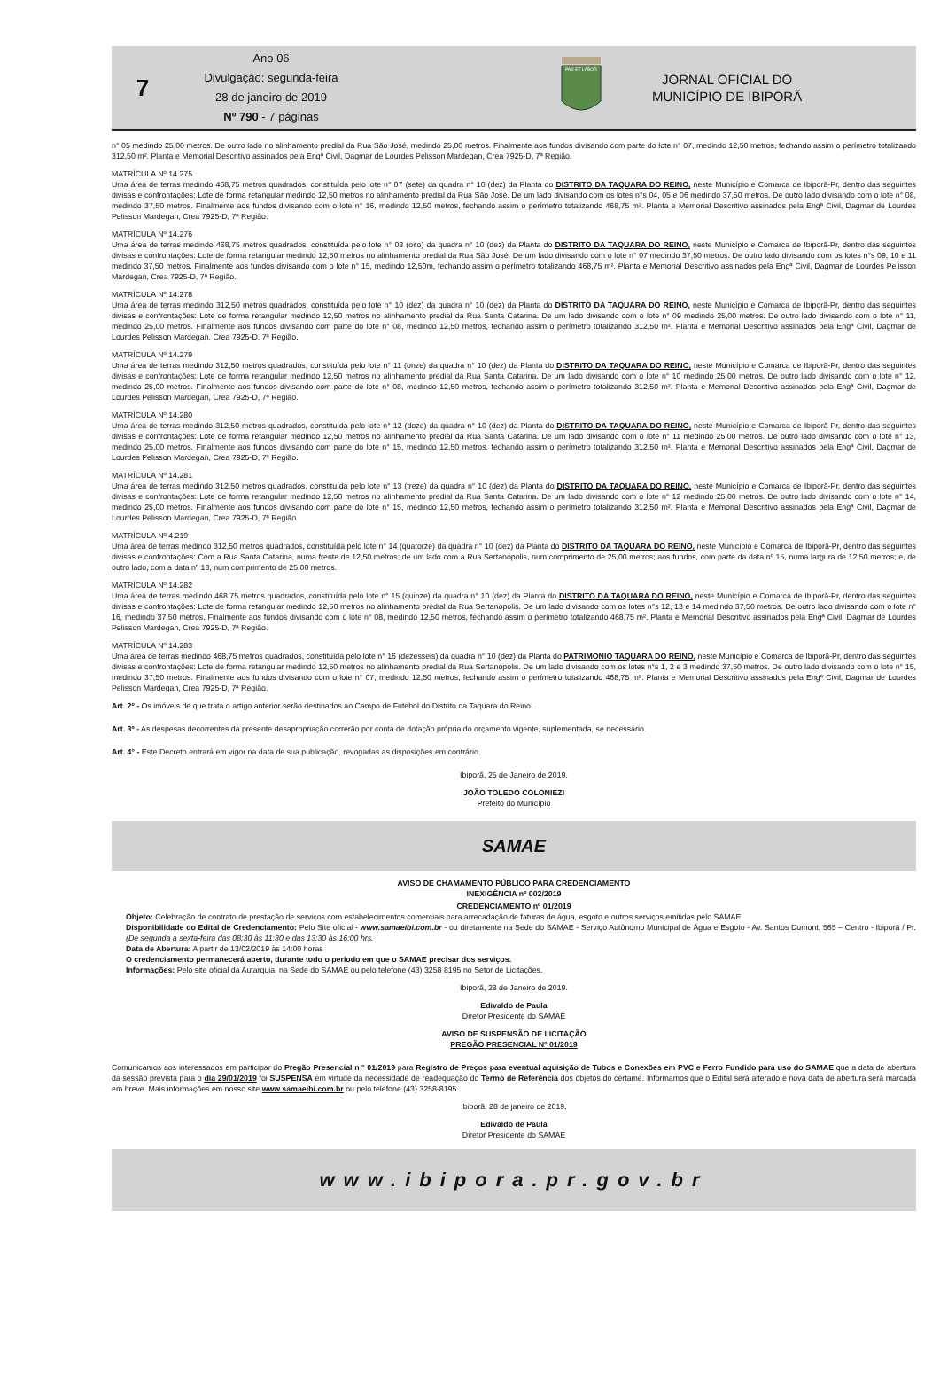7
Ano 06
Divulgação: segunda-feira
28 de janeiro de 2019
Nº 790 - 7 páginas
PAX ET LABOR
JORNAL OFICIAL DO
MUNICÍPIO DE IBIPORÃ
n° 05 medindo 25,00 metros. De outro lado no alinhamento predial da Rua São José, medindo 25,00 metros. Finalmente aos fundos divisando com parte do lote n° 07, medindo 12,50 metros, fechando assim o perímetro totalizando 312,50 m². Planta e Memorial Descritivo assinados pela Engª Civil, Dagmar de Lourdes Pelisson Mardegan, Crea 7925-D, 7ª Região.
MATRÍCULA Nº 14.275
Uma área de terras medindo 468,75 metros quadrados, constituída pelo lote n° 07 (sete) da quadra n° 10 (dez) da Planta do DISTRITO DA TAQUARA DO REINO, neste Município e Comarca de Ibiporã-Pr, dentro das seguintes divisas e confrontações: Lote de forma retangular medindo 12,50 metros no alinhamento predial da Rua São José. De um lado divisando com os lotes n°s 04, 05 e 06 medindo 37,50 metros. De outro lado divisando com o lote n° 08, medindo 37,50 metros. Finalmente aos fundos divisando com o lote n° 16, medindo 12,50 metros, fechando assim o perímetro totalizando 468,75 m². Planta e Memorial Descritivo assinados pela Engª Civil, Dagmar de Lourdes Pelisson Mardegan, Crea 7925-D, 7ª Região.
MATRÍCULA Nº 14.276
Uma área de terras medindo 468,75 metros quadrados, constituída pelo lote n° 08 (oito) da quadra n° 10 (dez) da Planta do DISTRITO DA TAQUARA DO REINO, neste Município e Comarca de Ibiporã-Pr, dentro das seguintes divisas e confrontações: Lote de forma retangular medindo 12,50 metros no alinhamento predial da Rua São José. De um lado divisando com o lote n° 07 medindo 37,50 metros. De outro lado divisando com os lotes n°s 09, 10 e 11 medindo 37,50 metros. Finalmente aos fundos divisando com o lote n° 15, medindo 12,50m, fechando assim o perímetro totalizando 468,75 m². Planta e Memorial Descritivo assinados pela Engª Civil, Dagmar de Lourdes Pelisson Mardegan, Crea 7925-D, 7ª Região.
MATRÍCULA Nº 14.278
Uma área de terras medindo 312,50 metros quadrados, constituída pelo lote n° 10 (dez) da quadra n° 10 (dez) da Planta do DISTRITO DA TAQUARA DO REINO, neste Município e Comarca de Ibiporã-Pr, dentro das seguintes divisas e confrontações: Lote de forma retangular medindo 12,50 metros no alinhamento predial da Rua Santa Catarina. De um lado divisando com o lote n° 09 medindo 25,00 metros. De outro lado divisando com o lote n° 11, medindo 25,00 metros. Finalmente aos fundos divisando com parte do lote n° 08, medindo 12,50 metros, fechando assim o perímetro totalizando 312,50 m². Planta e Memorial Descritivo assinados pela Engª Civil, Dagmar de Lourdes Pelisson Mardegan, Crea 7925-D, 7ª Região.
MATRÍCULA Nº 14.279
Uma área de terras medindo 312,50 metros quadrados, constituída pelo lote n° 11 (onze) da quadra n° 10 (dez) da Planta do DISTRITO DA TAQUARA DO REINO, neste Município e Comarca de Ibiporã-Pr, dentro das seguintes divisas e confrontações: Lote de forma retangular medindo 12,50 metros no alinhamento predial da Rua Santa Catarina. De um lado divisando com o lote n° 10 medindo 25,00 metros. De outro lado divisando com o lote n° 12, medindo 25,00 metros. Finalmente aos fundos divisando com parte do lote n° 08, medindo 12,50 metros, fechando assim o perímetro totalizando 312,50 m². Planta e Memorial Descritivo assinados pela Engª Civil, Dagmar de Lourdes Pelisson Mardegan, Crea 7925-D, 7ª Região.
MATRÍCULA Nº 14.280
Uma área de terras medindo 312,50 metros quadrados, constituída pelo lote n° 12 (doze) da quadra n° 10 (dez) da Planta do DISTRITO DA TAQUARA DO REINO, neste Município e Comarca de Ibiporã-Pr, dentro das seguintes divisas e confrontações: Lote de forma retangular medindo 12,50 metros no alinhamento predial da Rua Santa Catarina. De um lado divisando com o lote n° 11 medindo 25,00 metros. De outro lado divisando com o lote n° 13, medindo 25,00 metros. Finalmente aos fundos divisando com parte do lote n° 15, medindo 12,50 metros, fechando assim o perímetro totalizando 312,50 m². Planta e Memorial Descritivo assinados pela Engª Civil, Dagmar de Lourdes Pelisson Mardegan, Crea 7925-D, 7ª Região.
MATRÍCULA Nº 14.281
Uma área de terras medindo 312,50 metros quadrados, constituída pelo lote n° 13 (treze) da quadra n° 10 (dez) da Planta do DISTRITO DA TAQUARA DO REINO, neste Município e Comarca de Ibiporã-Pr, dentro das seguintes divisas e confrontações: Lote de forma retangular medindo 12,50 metros no alinhamento predial da Rua Santa Catarina. De um lado divisando com o lote n° 12 medindo 25,00 metros. De outro lado divisando com o lote n° 14, medindo 25,00 metros. Finalmente aos fundos divisando com parte do lote n° 15, medindo 12,50 metros, fechando assim o perímetro totalizando 312,50 m². Planta e Memorial Descritivo assinados pela Engª Civil, Dagmar de Lourdes Pelisson Mardegan, Crea 7925-D, 7ª Região.
MATRÍCULA Nº 4.219
Uma área de terras medindo 312,50 metros quadrados, constituída pelo lote n° 14 (quatorze) da quadra n° 10 (dez) da Planta do DISTRITO DA TAQUARA DO REINO, neste Município e Comarca de Ibiporã-Pr, dentro das seguintes divisas e confrontações: Com a Rua Santa Catarina, numa frente de 12,50 metros; de um lado com a Rua Sertanópolis, num comprimento de 25,00 metros; aos fundos, com parte da data nº 15, numa largura de 12,50 metros; e, de outro lado, com a data nº 13, num comprimento de 25,00 metros.
MATRÍCULA Nº 14.282
Uma área de terras medindo 468,75 metros quadrados, constituída pelo lote n° 15 (quinze) da quadra n° 10 (dez) da Planta do DISTRITO DA TAQUARA DO REINO, neste Município e Comarca de Ibiporã-Pr, dentro das seguintes divisas e confrontações: Lote de forma retangular medindo 12,50 metros no alinhamento predial da Rua Sertanópolis. De um lado divisando com os lotes n°s 12, 13 e 14 medindo 37,50 metros. De outro lado divisando com o lote n° 16, medindo 37,50 metros. Finalmente aos fundos divisando com o lote n° 08, medindo 12,50 metros, fechando assim o perímetro totalizando 468,75 m². Planta e Memorial Descritivo assinados pela Engª Civil, Dagmar de Lourdes Pelisson Mardegan, Crea 7925-D, 7ª Região.
MATRÍCULA Nº 14.283
Uma área de terras medindo 468,75 metros quadrados, constituída pelo lote n° 16 (dezesseis) da quadra n° 10 (dez) da Planta do PATRIMONIO TAQUARA DO REINO, neste Município e Comarca de Ibiporã-Pr, dentro das seguintes divisas e confrontações: Lote de forma retangular medindo 12,50 metros no alinhamento predial da Rua Sertanópolis. De um lado divisando com os lotes n°s 1, 2 e 3 medindo 37,50 metros. De outro lado divisando com o lote n° 15, medindo 37,50 metros. Finalmente aos fundos divisando com o lote n° 07, medindo 12,50 metros, fechando assim o perímetro totalizando 468,75 m². Planta e Memorial Descritivo assinados pela Engª Civil, Dagmar de Lourdes Pelisson Mardegan, Crea 7925-D, 7ª Região.
Art. 2º - Os imóveis de que trata o artigo anterior serão destinados ao Campo de Futebol do Distrito da Taquara do Reino.
Art. 3º - As despesas decorrentes da presente desapropriação correrão por conta de dotação própria do orçamento vigente, suplementada, se necessário.
Art. 4° - Este Decreto entrará em vigor na data de sua publicação, revogadas as disposições em contrário.
Ibiporã, 25 de Janeiro de 2019.
JOÃO TOLEDO COLONIEZI
Prefeito do Município
SAMAE
AVISO DE CHAMAMENTO PÚBLICO PARA CREDENCIAMENTO
INEXIGÊNCIA nº 002/2019
CREDENCIAMENTO nº 01/2019
Objeto: Celebração de contrato de prestação de serviços com estabelecimentos comerciais para arrecadação de faturas de água, esgoto e outros serviços emitidas pelo SAMAE.
Disponibilidade do Edital de Credenciamento: Pelo Site oficial - www.samaeibi.com.br - ou diretamente na Sede do SAMAE - Serviço Autônomo Municipal de Água e Esgoto - Av. Santos Dumont, 565 – Centro - Ibiporã / Pr. (De segunda a sexta-feira das 08:30 às 11:30 e das 13:30 às 16:00 hrs.
Data de Abertura: A partir de 13/02/2019 às 14:00 horas
O credenciamento permanecerá aberto, durante todo o período em que o SAMAE precisar dos serviços.
Informações: Pelo site oficial da Autarquia, na Sede do SAMAE ou pelo telefone (43) 3258 8195 no Setor de Licitações.
Ibiporã, 28 de Janeiro de 2019.
Edivaldo de Paula
Diretor Presidente do SAMAE
AVISO DE SUSPENSÃO DE LICITAÇÃO
PREGÃO PRESENCIAL Nº 01/2019
Comunicamos aos interessados em participar do Pregão Presencial n º 01/2019 para Registro de Preços para eventual aquisição de Tubos e Conexões em PVC e Ferro Fundido para uso do SAMAE que a data de abertura da sessão prevista para o dia 29/01/2019 foi SUSPENSA em virtude da necessidade de readequação do Termo de Referência dos objetos do certame. Informamos que o Edital será alterado e nova data de abertura será marcada em breve. Mais informações em nosso site www.samaeibi.com.br ou pelo telefone (43) 3258-8195.
Ibiporã, 28 de janeiro de 2019.
Edivaldo de Paula
Diretor Presidente do SAMAE
www.ibipora.pr.gov.br